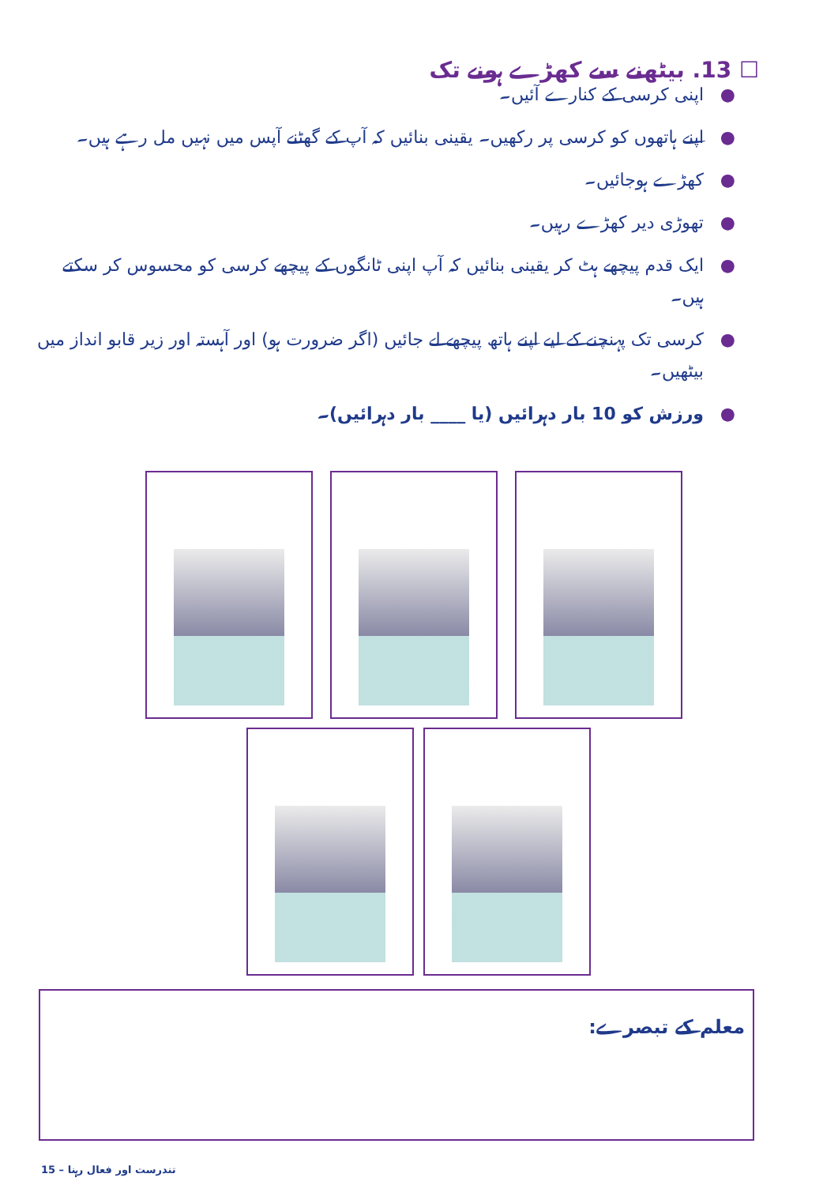☐ 13. بیٹھنے سے کھڑے ہونے تک
● اپنی کرسی کے کنارے آئیں۔
● اپنے ہاتھوں کو کرسی پر رکھیں۔ یقینی بنائیں کہ آپ کے گھٹنے آپس میں نہیں مل رہے ہیں۔
● کھڑے ہوجائیں۔
● تھوڑی دیر کھڑے رہیں۔
● ایک قدم پیچھے ہٹ کر یقینی بنائیں کہ آپ اپنی ٹانگوں کے پیچھے کرسی کو محسوس کر سکتے ہیں۔
● کرسی تک پہنچنے کے لیے اپنے ہاتھ پیچھے لے جائیں (اگر ضرورت ہو) اور آہستہ اور زیر قابو انداز میں بیٹھیں۔
● ورزش کو 10 بار دہرائیں (یا ____ بار دہرائیں)۔
معلم کے تبصرے:
15 – تندرست اور فعال رہنا